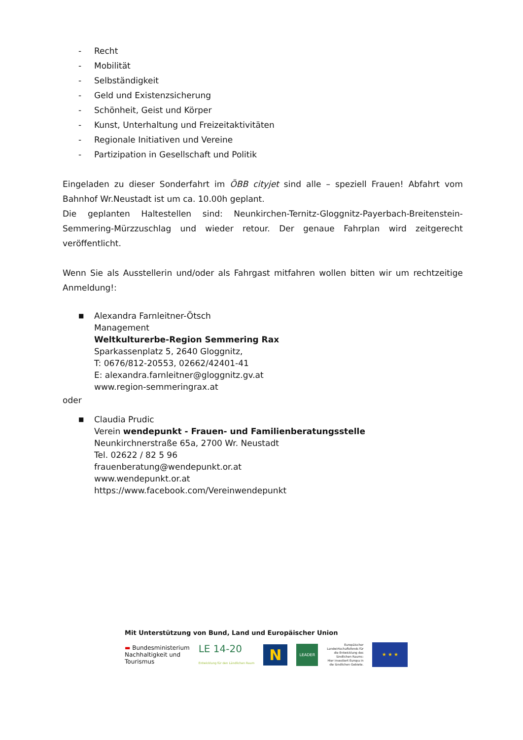- Recht
- Mobilität
- Selbständigkeit
- Geld und Existenzsicherung
- Schönheit, Geist und Körper
- Kunst, Unterhaltung und Freizeitaktivitäten
- Regionale Initiativen und Vereine
- Partizipation in Gesellschaft und Politik
Eingeladen zu dieser Sonderfahrt im ÖBB cityjet sind alle – speziell Frauen! Abfahrt vom Bahnhof Wr.Neustadt ist um ca. 10.00h geplant.
Die geplanten Haltestellen sind: Neunkirchen-Ternitz-Gloggnitz-Payerbach-Breitenstein-Semmering-Mürzzuschlag und wieder retour. Der genaue Fahrplan wird zeitgerecht veröffentlicht.
Wenn Sie als Ausstellerin und/oder als Fahrgast mitfahren wollen bitten wir um rechtzeitige Anmeldung!:
■
Alexandra Farnleitner-Ötsch
Management
Weltkulturerbe-Region Semmering Rax
Sparkassenplatz 5, 2640 Gloggnitz,
T: 0676/812-20553, 02662/42401-41
E: alexandra.farnleitner@gloggnitz.gv.at
www.region-semmeringrax.at
oder
■
Claudia Prudic
Verein wendepunkt - Frauen- und Familienberatungsstelle
Neunkirchnerstraße 65a, 2700 Wr. Neustadt
Tel. 02622 / 82 5 96
frauenberatung@wendepunkt.or.at
www.wendepunkt.or.at
https://www.facebook.com/Vereinwendepunkt
Mit Unterstützung von Bund, Land und Europäischer Union
▬ Bundesministerium
Nachhaltigkeit und
Tourismus
LE 14-20
Entwicklung für den Ländlichen Raum
N
LEADER
Europäischer
Landwirtschaftsfonds für
die Entwicklung des
ländlichen Raums:
Hier investiert Europa in
die ländlichen Gebiete.
★ ★ ★